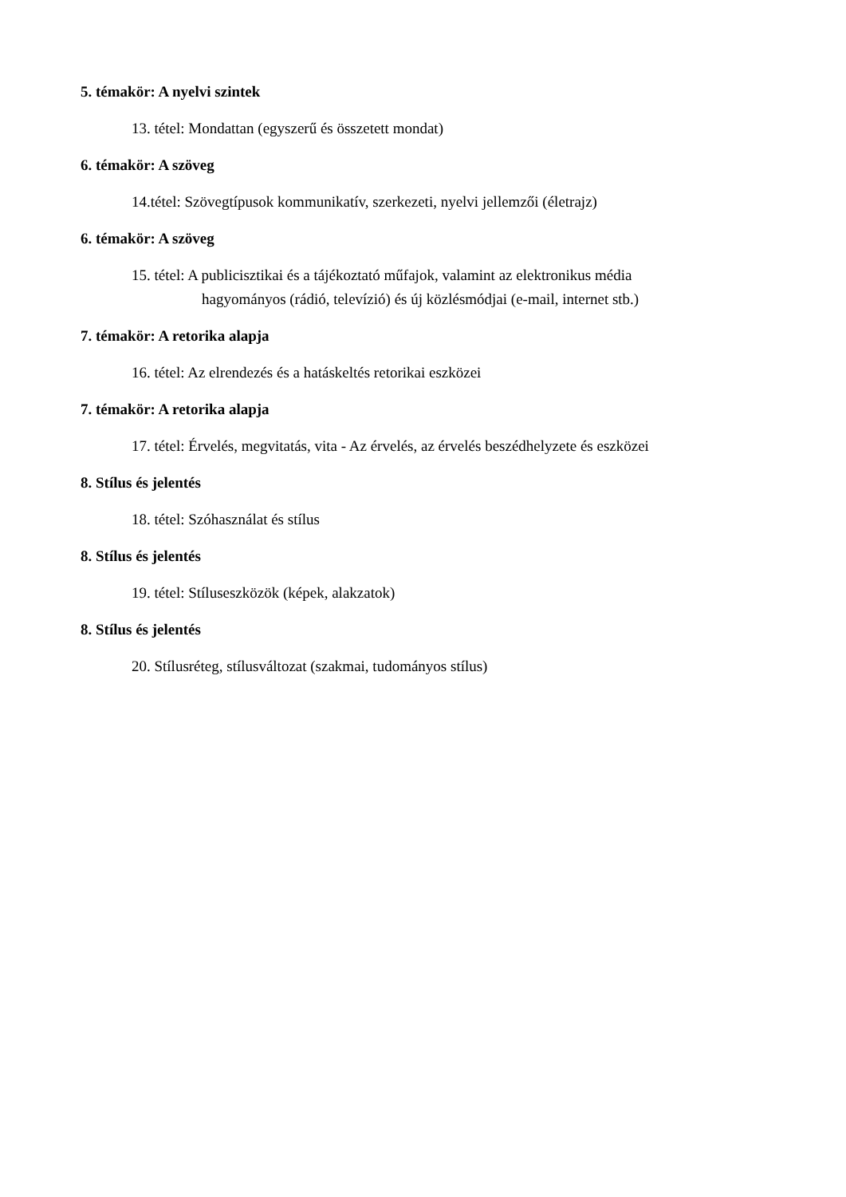5. témakör: A nyelvi szintek
13. tétel: Mondattan (egyszerű és összetett mondat)
6. témakör: A szöveg
14.tétel: Szövegtípusok kommunikatív, szerkezeti, nyelvi jellemzői (életrajz)
6. témakör: A szöveg
15. tétel: A publicisztikai és a tájékoztató műfajok, valamint az elektronikus média
hagyományos (rádió, televízió) és új közlésmódjai (e-mail, internet stb.)
7. témakör: A retorika alapja
16. tétel: Az elrendezés és a hatáskeltés retorikai eszközei
7. témakör: A retorika alapja
17. tétel: Érvelés, megvitatás, vita - Az érvelés, az érvelés beszédhelyzete és eszközei
8. Stílus és jelentés
18. tétel: Szóhasználat és stílus
8. Stílus és jelentés
19. tétel: Stíluseszközök (képek, alakzatok)
8. Stílus és jelentés
20. Stílusréteg, stílusváltozat (szakmai, tudományos stílus)